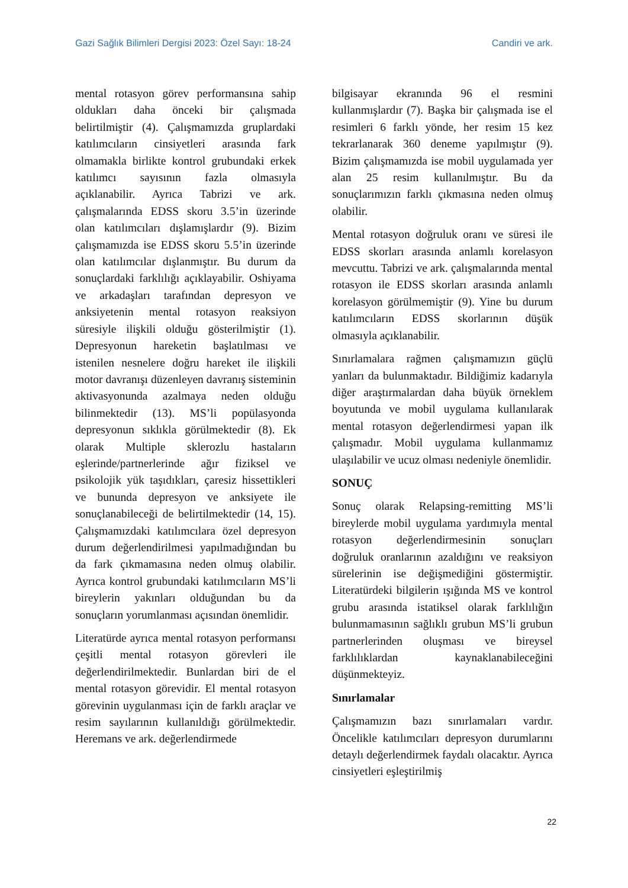Gazi Sağlık Bilimleri Dergisi 2023: Özel Sayı: 18-24 Candiri ve ark.
mental rotasyon görev performansına sahip oldukları daha önceki bir çalışmada belirtilmiştir (4). Çalışmamızda gruplardaki katılımcıların cinsiyetleri arasında fark olmamakla birlikte kontrol grubundaki erkek katılımcı sayısının fazla olmasıyla açıklanabilir. Ayrıca Tabrizi ve ark. çalışmalarında EDSS skoru 3.5’in üzerinde olan katılımcıları dışlamışlardır (9). Bizim çalışmamızda ise EDSS skoru 5.5’in üzerinde olan katılımcılar dışlanmıştır. Bu durum da sonuçlardaki farklılığı açıklayabilir. Oshiyama ve arkadaşları tarafından depresyon ve anksiyetenin mental rotasyon reaksiyon süresiyle ilişkili olduğu gösterilmiştir (1). Depresyonun hareketin başlatılması ve istenilen nesnelere doğru hareket ile ilişkili motor davranışı düzenleyen davranış sisteminin aktivasyonunda azalmaya neden olduğu bilinmektedir (13). MS’li popülasyonda depresyonun sıklıkla görülmektedir (8). Ek olarak Multiple sklerozlu hastaların eşlerinde/partnerlerinde ağır fiziksel ve psikolojik yük taşıdıkları, çaresiz hissettikleri ve bununda depresyon ve anksiyete ile sonuçlanabileceği de belirtilmektedir (14, 15). Çalışmamızdaki katılımcılara özel depresyon durum değerlendirilmesi yapılmadığından bu da fark çıkmamasına neden olmuş olabilir. Ayrıca kontrol grubundaki katılımcıların MS’li bireylerin yakınları olduğundan bu da sonuçların yorumlanması açısından önemlidir.
Literatürde ayrıca mental rotasyon performansı çeşitli mental rotasyon görevleri ile değerlendirilmektedir. Bunlardan biri de el mental rotasyon görevidir. El mental rotasyon görevinin uygulanması için de farklı araçlar ve resim sayılarının kullanıldığı görülmektedir. Heremans ve ark. değerlendirmede
bilgisayar ekranında 96 el resmini kullanmışlardır (7). Başka bir çalışmada ise el resimleri 6 farklı yönde, her resim 15 kez tekrarlanarak 360 deneme yapılmıştır (9). Bizim çalışmamızda ise mobil uygulamada yer alan 25 resim kullanılmıştır. Bu da sonuçlarımızın farklı çıkmasına neden olmuş olabilir.
Mental rotasyon doğruluk oranı ve süresi ile EDSS skorları arasında anlamlı korelasyon mevcuttu. Tabrizi ve ark. çalışmalarında mental rotasyon ile EDSS skorları arasında anlamlı korelasyon görülmemiştir (9). Yine bu durum katılımcıların EDSS skorlarının düşük olmasıyla açıklanabilir.
Sınırlamalara rağmen çalışmamızın güçlü yanları da bulunmaktadır. Bildiğimiz kadarıyla diğer araştırmalardan daha büyük örneklem boyutunda ve mobil uygulama kullanılarak mental rotasyon değerlendirmesi yapan ilk çalışmadır. Mobil uygulama kullanmamız ulaşılabilir ve ucuz olması nedeniyle önemlidir.
SONUÇ
Sonuç olarak Relapsing-remitting MS’li bireylerde mobil uygulama yardımıyla mental rotasyon değerlendirmesinin sonuçları doğruluk oranlarının azaldığını ve reaksiyon sürelerinin ise değişmediğini göstermiştir. Literatürdeki bilgilerin ışığında MS ve kontrol grubu arasında istatiksel olarak farklılığın bulunmamasının sağlıklı grubun MS’li grubun partnerlerinden oluşması ve bireysel farklılıklardan kaynaklanabileceğini düşünmekteyiz.
Sınırlamalar
Çalışmamızın bazı sınırlamaları vardır. Öncelikle katılımcıları depresyon durumlarını detaylı değerlendirmek faydalı olacaktır. Ayrıca cinsiyetleri eşleştirilmiş
22